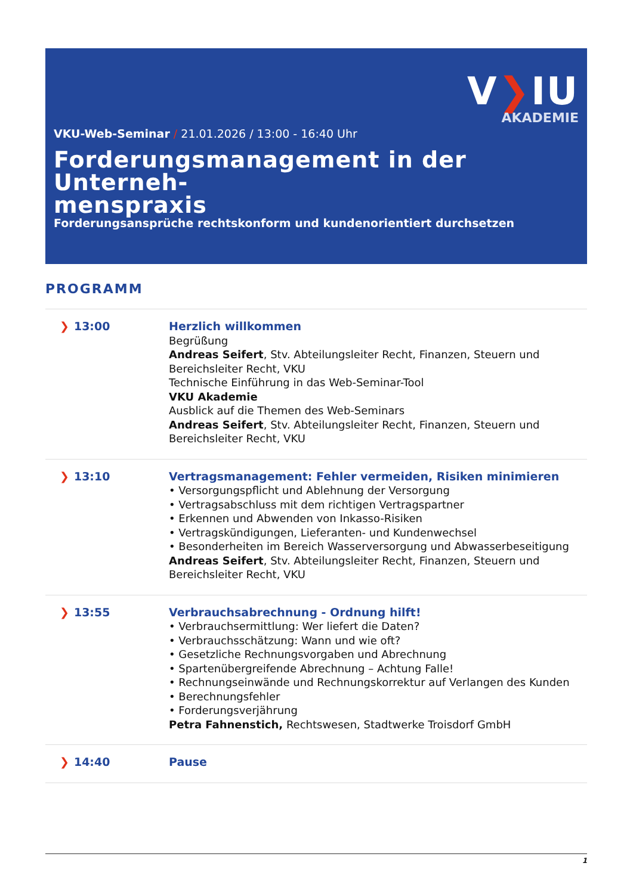V❯IU
AKADEMIE
VKU-Web-Seminar / 21.01.2026 / 13:00 - 16:40 Uhr
Forderungsmanagement in der Unterneh-
menspraxis
Forderungsansprüche rechtskonform und kundenorientiert durchsetzen
PROGRAMM
| ❯ 13:00 | Herzlich willkommen Begrüßung Andreas Seifert , Stv. Abteilungsleiter Recht, Finanzen, Steuern und Bereichsleiter Recht, VKU Technische Einführung in das Web-Seminar-Tool VKU Akademie Ausblick auf die Themen des Web-Seminars Andreas Seifert , Stv. Abteilungsleiter Recht, Finanzen, Steuern und Bereichsleiter Recht, VKU |
| ❯ 13:10 | Vertragsmanagement: Fehler vermeiden, Risiken minimieren • Versorgungspflicht und Ablehnung der Versorgung • Vertragsabschluss mit dem richtigen Vertragspartner • Erkennen und Abwenden von Inkasso-Risiken • Vertragskündigungen, Lieferanten- und Kundenwechsel • Besonderheiten im Bereich Wasserversorgung und Abwasserbeseitigung Andreas Seifert , Stv. Abteilungsleiter Recht, Finanzen, Steuern und Bereichsleiter Recht, VKU |
| ❯ 13:55 | Verbrauchsabrechnung - Ordnung hilft! • Verbrauchsermittlung: Wer liefert die Daten? • Verbrauchsschätzung: Wann und wie oft? • Gesetzliche Rechnungsvorgaben und Abrechnung • Spartenübergreifende Abrechnung – Achtung Falle! • Rechnungseinwände und Rechnungskorrektur auf Verlangen des Kunden • Berechnungsfehler • Forderungsverjährung Petra Fahnenstich, Rechtswesen, Stadtwerke Troisdorf GmbH |
| ❯ 14:40 | Pause |
1